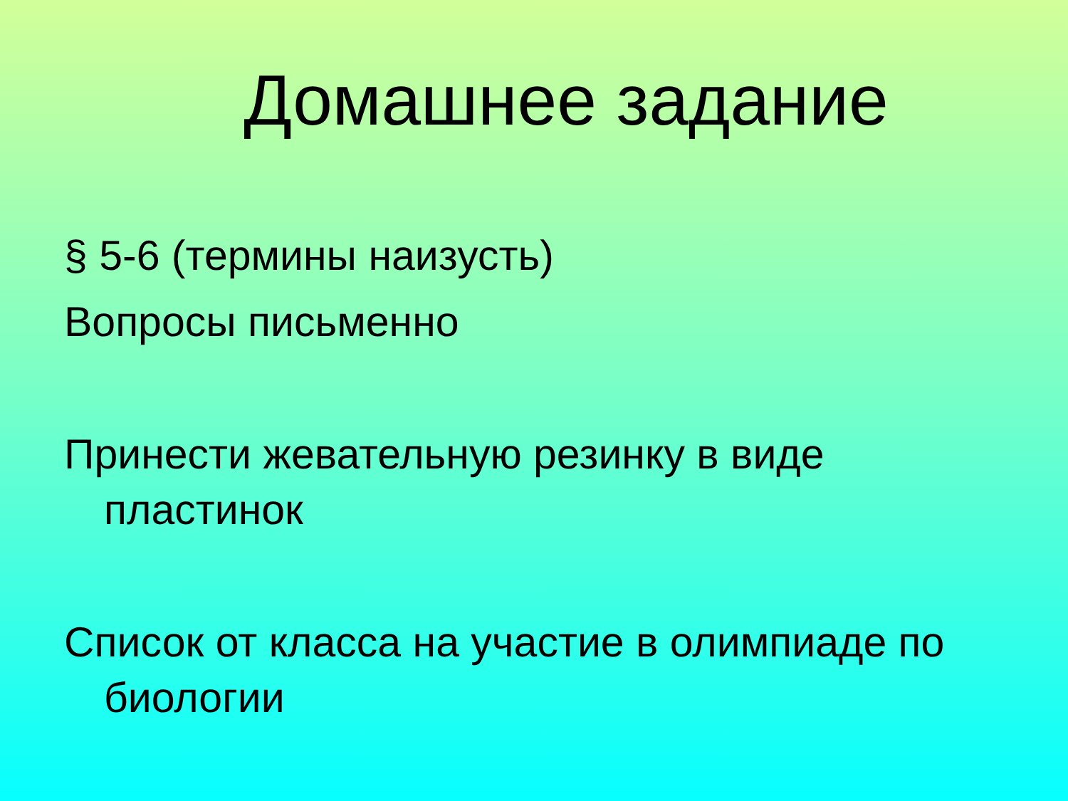Домашнее задание
§ 5-6 (термины наизусть)
Вопросы письменно
Принести жевательную резинку в виде пластинок
Список от класса на участие в олимпиаде по биологии